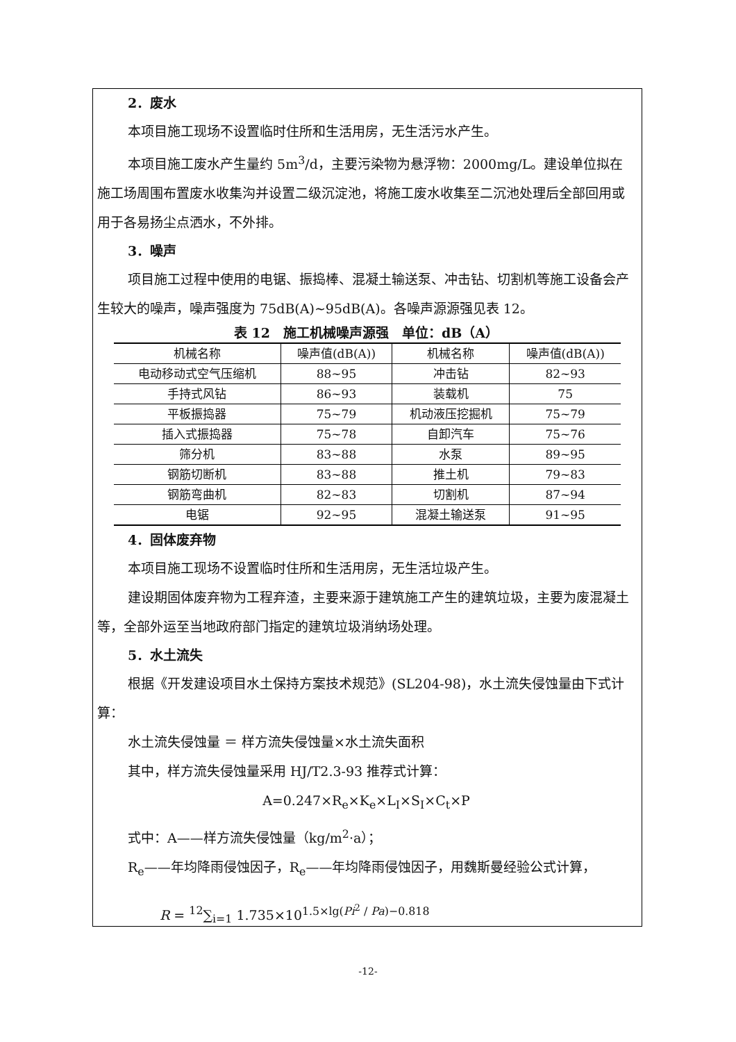2．废水
本项目施工现场不设置临时住所和生活用房，无生活污水产生。
本项目施工废水产生量约 5m<sup>3</sup>/d，主要污染物为悬浮物：2000mg/L。建设单位拟在施工场周围布置废水收集沟并设置二级沉淀池，将施工废水收集至二沉池处理后全部回用或用于各易扬尘点洒水，不外排。
3．噪声
项目施工过程中使用的电锯、振捣棒、混凝土输送泵、冲击钻、切割机等施工设备会产生较大的噪声，噪声强度为 75dB(A)~95dB(A)。各噪声源源强见表 12。
表 12　施工机械噪声源强　单位：dB（A）
| 机械名称 | 噪声值(dB(A)) | 机械名称 | 噪声值(dB(A)) |
| --- | --- | --- | --- |
| 电动移动式空气压缩机 | 88~95 | 冲击钻 | 82~93 |
| 手持式风钻 | 86~93 | 装载机 | 75 |
| 平板振捣器 | 75~79 | 机动液压挖掘机 | 75~79 |
| 插入式振捣器 | 75~78 | 自卸汽车 | 75~76 |
| 筛分机 | 83~88 | 水泵 | 89~95 |
| 钢筋切断机 | 83~88 | 推土机 | 79~83 |
| 钢筋弯曲机 | 82~83 | 切割机 | 87~94 |
| 电锯 | 92~95 | 混凝土输送泵 | 91~95 |
4．固体废弃物
本项目施工现场不设置临时住所和生活用房，无生活垃圾产生。
建设期固体废弃物为工程弃渣，主要来源于建筑施工产生的建筑垃圾，主要为废混凝土等，全部外运至当地政府部门指定的建筑垃圾消纳场处理。
5．水土流失
根据《开发建设项目水土保持方案技术规范》(SL204-98)，水土流失侵蚀量由下式计算：
水土流失侵蚀量 ＝ 样方流失侵蚀量×水土流失面积
其中，样方流失侵蚀量采用 HJ/T2.3-93 推荐式计算：
A=0.247×R<sub>e</sub>×K<sub>e</sub>×L<sub>I</sub>×S<sub>I</sub>×C<sub>t</sub>×P
式中：A——样方流失侵蚀量（kg/m<sup>2</sup>·a）；
R<sub>e</sub>——年均降雨侵蚀因子，R<sub>e</sub>——年均降雨侵蚀因子，用魏斯曼经验公式计算，
R = <sup>12</sup>∑<sub>i=1</sub> 1.735×10<sup>1.5×lg(Pi<sup>2</sup> / Pa)−0.818</sup>
-12-